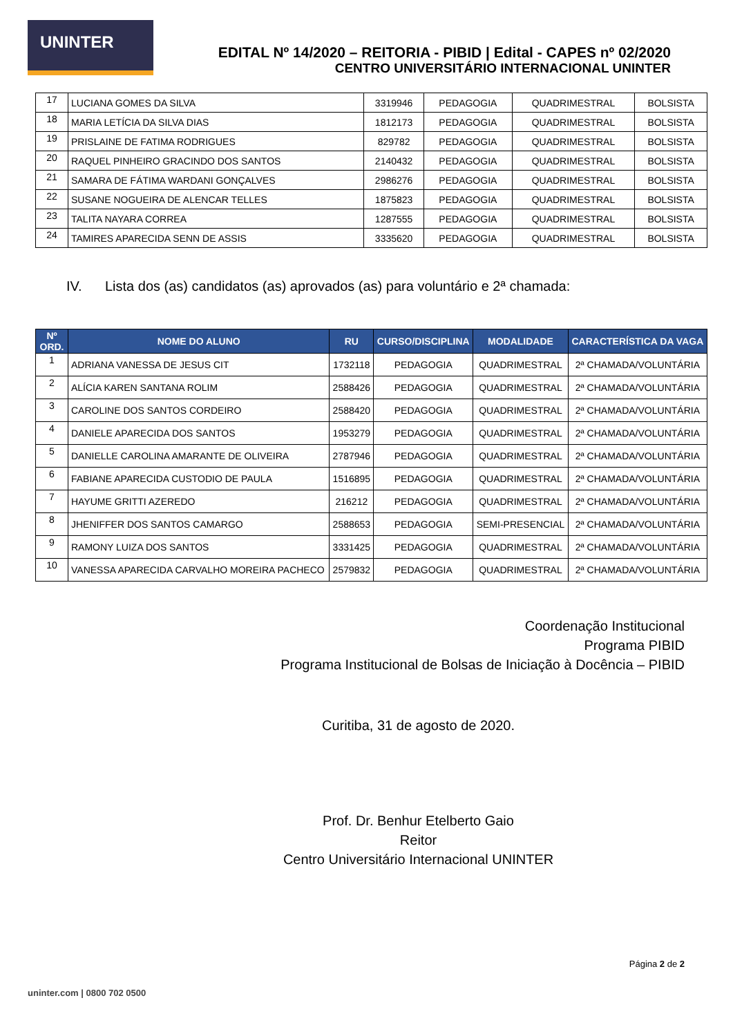UNINTER
EDITAL Nº 14/2020 – REITORIA - PIBID | Edital - CAPES nº 02/2020
CENTRO UNIVERSITÁRIO INTERNACIONAL UNINTER
| 17 | LUCIANA GOMES DA SILVA | 3319946 | PEDAGOGIA | QUADRIMESTRAL | BOLSISTA |
| 18 | MARIA LETÍCIA DA SILVA DIAS | 1812173 | PEDAGOGIA | QUADRIMESTRAL | BOLSISTA |
| 19 | PRISLAINE DE FATIMA RODRIGUES | 829782 | PEDAGOGIA | QUADRIMESTRAL | BOLSISTA |
| 20 | RAQUEL PINHEIRO GRACINDO DOS SANTOS | 2140432 | PEDAGOGIA | QUADRIMESTRAL | BOLSISTA |
| 21 | SAMARA DE FÁTIMA WARDANI GONÇALVES | 2986276 | PEDAGOGIA | QUADRIMESTRAL | BOLSISTA |
| 22 | SUSANE NOGUEIRA DE ALENCAR TELLES | 1875823 | PEDAGOGIA | QUADRIMESTRAL | BOLSISTA |
| 23 | TALITA NAYARA CORREA | 1287555 | PEDAGOGIA | QUADRIMESTRAL | BOLSISTA |
| 24 | TAMIRES APARECIDA SENN DE ASSIS | 3335620 | PEDAGOGIA | QUADRIMESTRAL | BOLSISTA |
IV. Lista dos (as) candidatos (as) aprovados (as) para voluntário e 2ª chamada:
| Nº ORD. | NOME DO ALUNO | RU | CURSO/DISCIPLINA | MODALIDADE | CARACTERÍSTICA DA VAGA |
| --- | --- | --- | --- | --- | --- |
| 1 | ADRIANA VANESSA DE JESUS CIT | 1732118 | PEDAGOGIA | QUADRIMESTRAL | 2ª CHAMADA/VOLUNTÁRIA |
| 2 | ALÍCIA KAREN SANTANA ROLIM | 2588426 | PEDAGOGIA | QUADRIMESTRAL | 2ª CHAMADA/VOLUNTÁRIA |
| 3 | CAROLINE DOS SANTOS CORDEIRO | 2588420 | PEDAGOGIA | QUADRIMESTRAL | 2ª CHAMADA/VOLUNTÁRIA |
| 4 | DANIELE APARECIDA DOS SANTOS | 1953279 | PEDAGOGIA | QUADRIMESTRAL | 2ª CHAMADA/VOLUNTÁRIA |
| 5 | DANIELLE CAROLINA AMARANTE DE OLIVEIRA | 2787946 | PEDAGOGIA | QUADRIMESTRAL | 2ª CHAMADA/VOLUNTÁRIA |
| 6 | FABIANE APARECIDA CUSTODIO DE PAULA | 1516895 | PEDAGOGIA | QUADRIMESTRAL | 2ª CHAMADA/VOLUNTÁRIA |
| 7 | HAYUME GRITTI AZEREDO | 216212 | PEDAGOGIA | QUADRIMESTRAL | 2ª CHAMADA/VOLUNTÁRIA |
| 8 | JHENIFFER DOS SANTOS CAMARGO | 2588653 | PEDAGOGIA | SEMI-PRESENCIAL | 2ª CHAMADA/VOLUNTÁRIA |
| 9 | RAMONY LUIZA DOS SANTOS | 3331425 | PEDAGOGIA | QUADRIMESTRAL | 2ª CHAMADA/VOLUNTÁRIA |
| 10 | VANESSA APARECIDA CARVALHO MOREIRA PACHECO | 2579832 | PEDAGOGIA | QUADRIMESTRAL | 2ª CHAMADA/VOLUNTÁRIA |
Coordenação Institucional
Programa PIBID
Programa Institucional de Bolsas de Iniciação à Docência – PIBID
Curitiba, 31 de agosto de 2020.
Prof. Dr. Benhur Etelberto Gaio
Reitor
Centro Universitário Internacional UNINTER
Página 2 de 2
uninter.com | 0800 702 0500